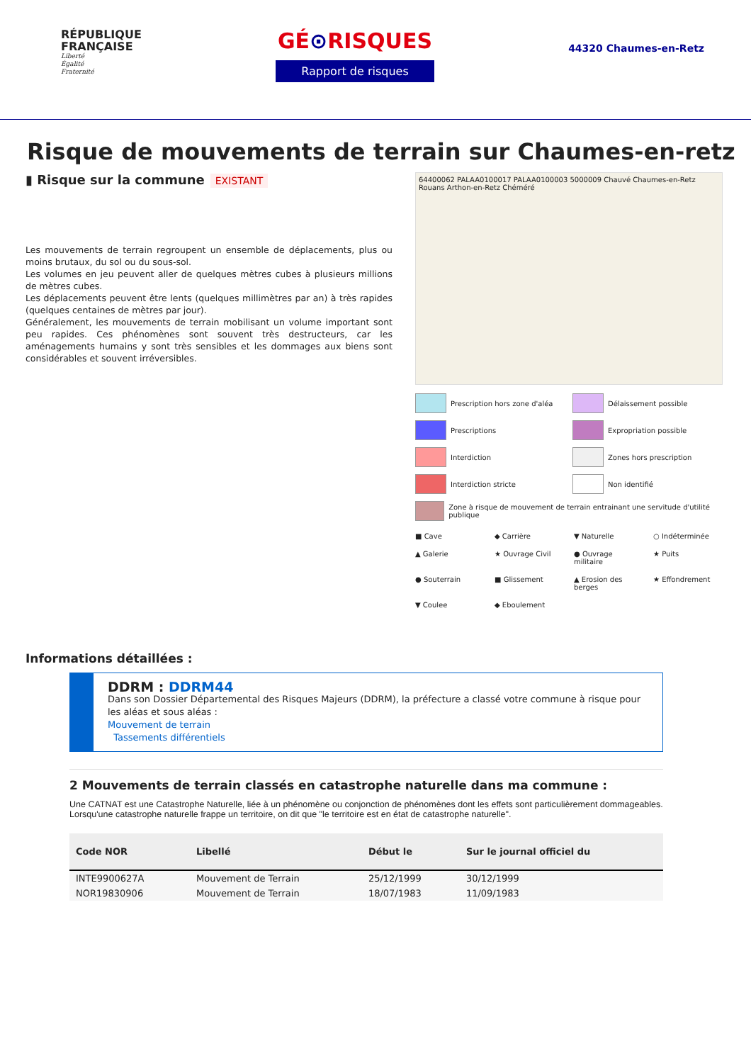RÉPUBLIQUE
FRANÇAISE
Liberté
Égalité
Fraternité
GÉ⊙RISQUES
Rapport de risques
44320 Chaumes-en-Retz
Risque de mouvements de terrain sur Chaumes-en-retz
▮ Risque sur la commune EXISTANT
Les mouvements de terrain regroupent un ensemble de déplacements, plus ou moins brutaux, du sol ou du sous-sol.
Les volumes en jeu peuvent aller de quelques mètres cubes à plusieurs millions de mètres cubes.
Les déplacements peuvent être lents (quelques millimètres par an) à très rapides (quelques centaines de mètres par jour).
Généralement, les mouvements de terrain mobilisant un volume important sont peu rapides. Ces phénomènes sont souvent très destructeurs, car les aménagements humains y sont très sensibles et les dommages aux biens sont considérables et souvent irréversibles.
64400062 PALAA0100017 PALAA0100003 5000009 Chauvé Chaumes-en-Retz Rouans Arthon-en-Retz Chéméré
Prescription hors zone d'aléa
Délaissement possible
Prescriptions
Expropriation possible
Interdiction
Zones hors prescription
Interdiction stricte
Non identifié
Zone à risque de mouvement de terrain entrainant une servitude d'utilité publique
■ Cave ◆ Carrière ▼ Naturelle ○ Indéterminée ▲ Galerie ★ Ouvrage Civil ● Ouvrage militaire ★ Puits ● Souterrain ■ Glissement ▲ Erosion des berges ★ Effondrement ▼ Coulee ◆ Eboulement
Informations détaillées :
DDRM : DDRM44
Dans son Dossier Départemental des Risques Majeurs (DDRM), la préfecture a classé votre commune à risque pour les aléas et sous aléas :
Mouvement de terrain
Tassements différentiels
2 Mouvements de terrain classés en catastrophe naturelle dans ma commune :
Une CATNAT est une Catastrophe Naturelle, liée à un phénomène ou conjonction de phénomènes dont les effets sont particulièrement dommageables. Lorsqu'une catastrophe naturelle frappe un territoire, on dit que "le territoire est en état de catastrophe naturelle".
| Code NOR | Libellé | Début le | Sur le journal officiel du |
| --- | --- | --- | --- |
| INTE9900627A | Mouvement de Terrain | 25/12/1999 | 30/12/1999 |
| NOR19830906 | Mouvement de Terrain | 18/07/1983 | 11/09/1983 |